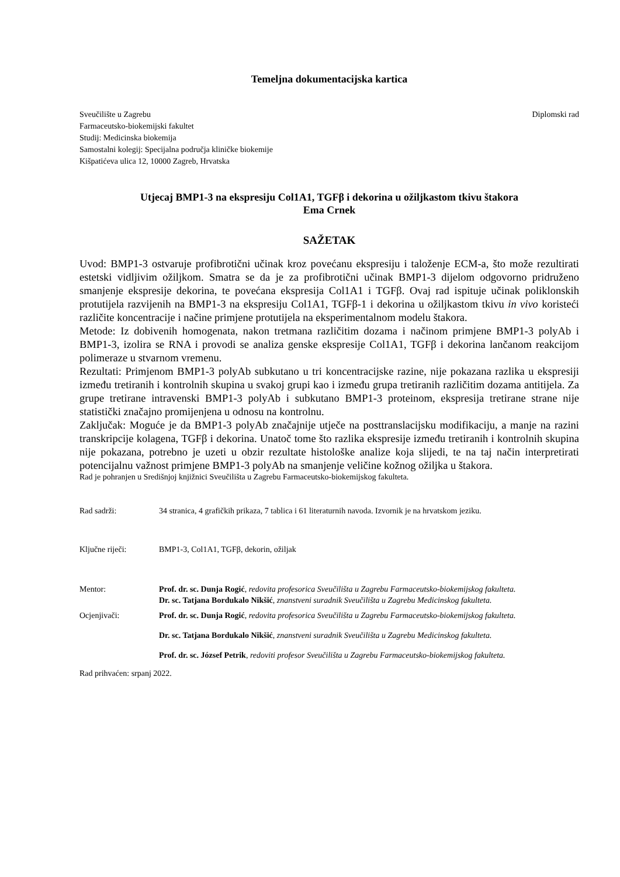Temeljna dokumentacijska kartica
Sveučilište u Zagrebu
Farmaceutsko-biokemijski fakultet
Studij: Medicinska biokemija
Samostalni kolegij: Specijalna područja kliničke biokemije
Kišpatićeva ulica 12, 10000 Zagreb, Hrvatska
Diplomski rad
Utjecaj BMP1-3 na ekspresiju Col1A1, TGFβ i dekorina u ožiljkastom tkivu štakora
Ema Crnek
SAŽETAK
Uvod: BMP1-3 ostvaruje profibrotični učinak kroz povećanu ekspresiju i taloženje ECM-a, što može rezultirati estetski vidljivim ožiljkom. Smatra se da je za profibrotični učinak BMP1-3 dijelom odgovorno pridruženo smanjenje ekspresije dekorina, te povećana ekspresija Col1A1 i TGFβ. Ovaj rad ispituje učinak poliklonskih protutijela razvijenih na BMP1-3 na ekspresiju Col1A1, TGFβ-1 i dekorina u ožiljkastom tkivu in vivo koristeći različite koncentracije i načine primjene protutijela na eksperimentalnom modelu štakora.
Metode: Iz dobivenih homogenata, nakon tretmana različitim dozama i načinom primjene BMP1-3 polyAb i BMP1-3, izolira se RNA i provodi se analiza genske ekspresije Col1A1, TGFβ i dekorina lančanom reakcijom polimeraze u stvarnom vremenu.
Rezultati: Primjenom BMP1-3 polyAb subkutano u tri koncentracijske razine, nije pokazana razlika u ekspresiji između tretiranih i kontrolnih skupina u svakoj grupi kao i između grupa tretiranih različitim dozama antitijela. Za grupe tretirane intravenski BMP1-3 polyAb i subkutano BMP1-3 proteinom, ekspresija tretirane strane nije statistički značajno promijenjena u odnosu na kontrolnu.
Zaključak: Moguće je da BMP1-3 polyAb značajnije utječe na posttranslacijsku modifikaciju, a manje na razini transkripcije kolagena, TGFβ i dekorina. Unatoč tome što razlika ekspresije između tretiranih i kontrolnih skupina nije pokazana, potrebno je uzeti u obzir rezultate histološke analize koja slijedi, te na taj način interpretirati potencijalnu važnost primjene BMP1-3 polyAb na smanjenje veličine kožnog ožiljka u štakora.
Rad je pohranjen u Središnjoj knjižnici Sveučilišta u Zagrebu Farmaceutsko-biokemijskog fakulteta.
Rad sadrži: 34 stranica, 4 grafičkih prikaza, 7 tablica i 61 literaturnih navoda. Izvornik je na hrvatskom jeziku.
Ključne riječi: BMP1-3, Col1A1, TGFβ, dekorin, ožiljak
Mentor: Prof. dr. sc. Dunja Rogić, redovita profesorica Sveučilišta u Zagrebu Farmaceutsko-biokemijskog fakulteta.
Dr. sc. Tatjana Bordukalo Nikšić, znanstveni suradnik Sveučilišta u Zagrebu Medicinskog fakulteta.
Ocjenjivači: Prof. dr. sc. Dunja Rogić, redovita profesorica Sveučilišta u Zagrebu Farmaceutsko-biokemijskog fakulteta.
Dr. sc. Tatjana Bordukalo Nikšić, znanstveni suradnik Sveučilišta u Zagrebu Medicinskog fakulteta.
Prof. dr. sc. József Petrik, redoviti profesor Sveučilišta u Zagrebu Farmaceutsko-biokemijskog fakulteta.
Rad prihvaćen: srpanj 2022.